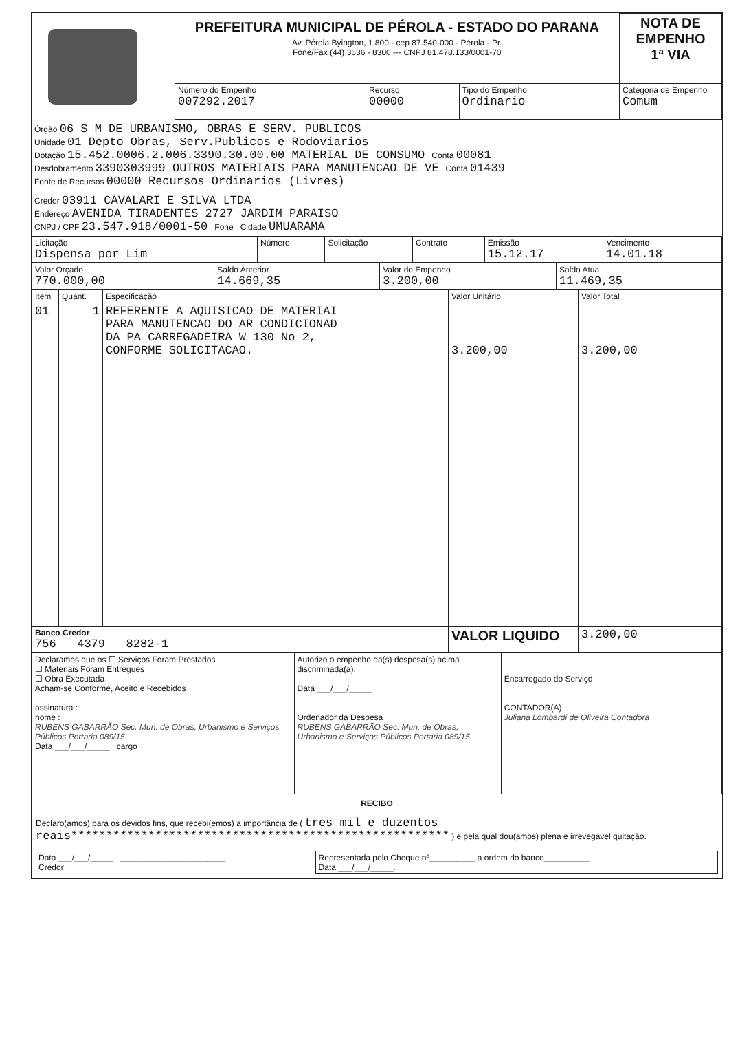| | PREFEITURA MUNICIPAL DE PÉROLA - ESTADO DO PARANA Av. Pérola Byington, 1.800 - cep 87.540-000 - Pérola - Pr. Fone/Fax (44) 3636 - 8300 --- CNPJ 81.478.133/0001-70 | | | | NOTA DE EMPENHO 1ª VIA |
| | Número do Empenho 007292.2017 | Recurso 00000 | Tipo do Empenho Ordinario | Categoria de Empenho Comum | |
Órgão 06 S M DE URBANISMO, OBRAS E SERV. PUBLICOS
Unidade 01 Depto Obras, Serv.Publicos e Rodoviarios
Dotação 15.452.0006.2.006.3390.30.00.00 MATERIAL DE CONSUMO Conta 00081
Desdobramento 3390303999 OUTROS MATERIAIS PARA MANUTENCAO DE VE Conta 01439
Fonte de Recursos 00000 Recursos Ordinarios (Livres)
Credor 03911 CAVALARI E SILVA LTDA
Endereço AVENIDA TIRADENTES 2727 JARDIM PARAISO
CNPJ / CPF 23.547.918/0001-50 Fone Cidade UMUARAMA
| Licitação Dispensa por Lim | Número | Solicitação | Contrato | Emissão 15.12.17 | Vencimento 14.01.18 |
| Valor Orçado 770.000,00 | Saldo Anterior 14.669,35 | Valor do Empenho 3.200,00 | Saldo Atua 11.469,35 |
| Item | Quant. | Especificação | Valor Unitário | Valor Total |
| 01 | 1 | REFERENTE A AQUISICAO DE MATERIAI PARA MANUTENCAO DO AR CONDICIONAD DA PA CARREGADEIRA W 130 No 2, CONFORME SOLICITACAO. | 3.200,00 | 3.200,00 |
| Banco Credor 756 4379 8282-1 | | | VALOR LIQUIDO | 3.200,00 |
| Declaramos que os ☐ Serviços Foram Prestados ☐ Materiais Foram Entregues ☐ Obra Executada Acham-se Conforme, Aceito e Recebidos assinatura : nome : RUBENS GABARRÃO Sec. Mun. de Obras, Urbanismo e Serviços Públicos Portaria 089/15 Data ___/___/_____ cargo | Autorizo o empenho da(s) despesa(s) acima discriminada(a). Data ___/___/_____ Ordenador da Despesa RUBENS GABARRÃO Sec. Mun. de Obras, Urbanismo e Serviços Públicos Portaria 089/15 | Encarregado do Serviço CONTADOR(A) Juliana Lombardi de Oliveira Contadora |
RECIBO
Declaro(amos) para os devidos fins, que recebi(emos) a importância de ( tres mil e duzentos reais****************************************************** ) e pela qual dou(amos) plena e irrevegável quitação.
| Data ___/___/_____ _______________________ Credor | Representada pelo Cheque nº__________ a ordem do banco__________ Data ___/___/_____. |